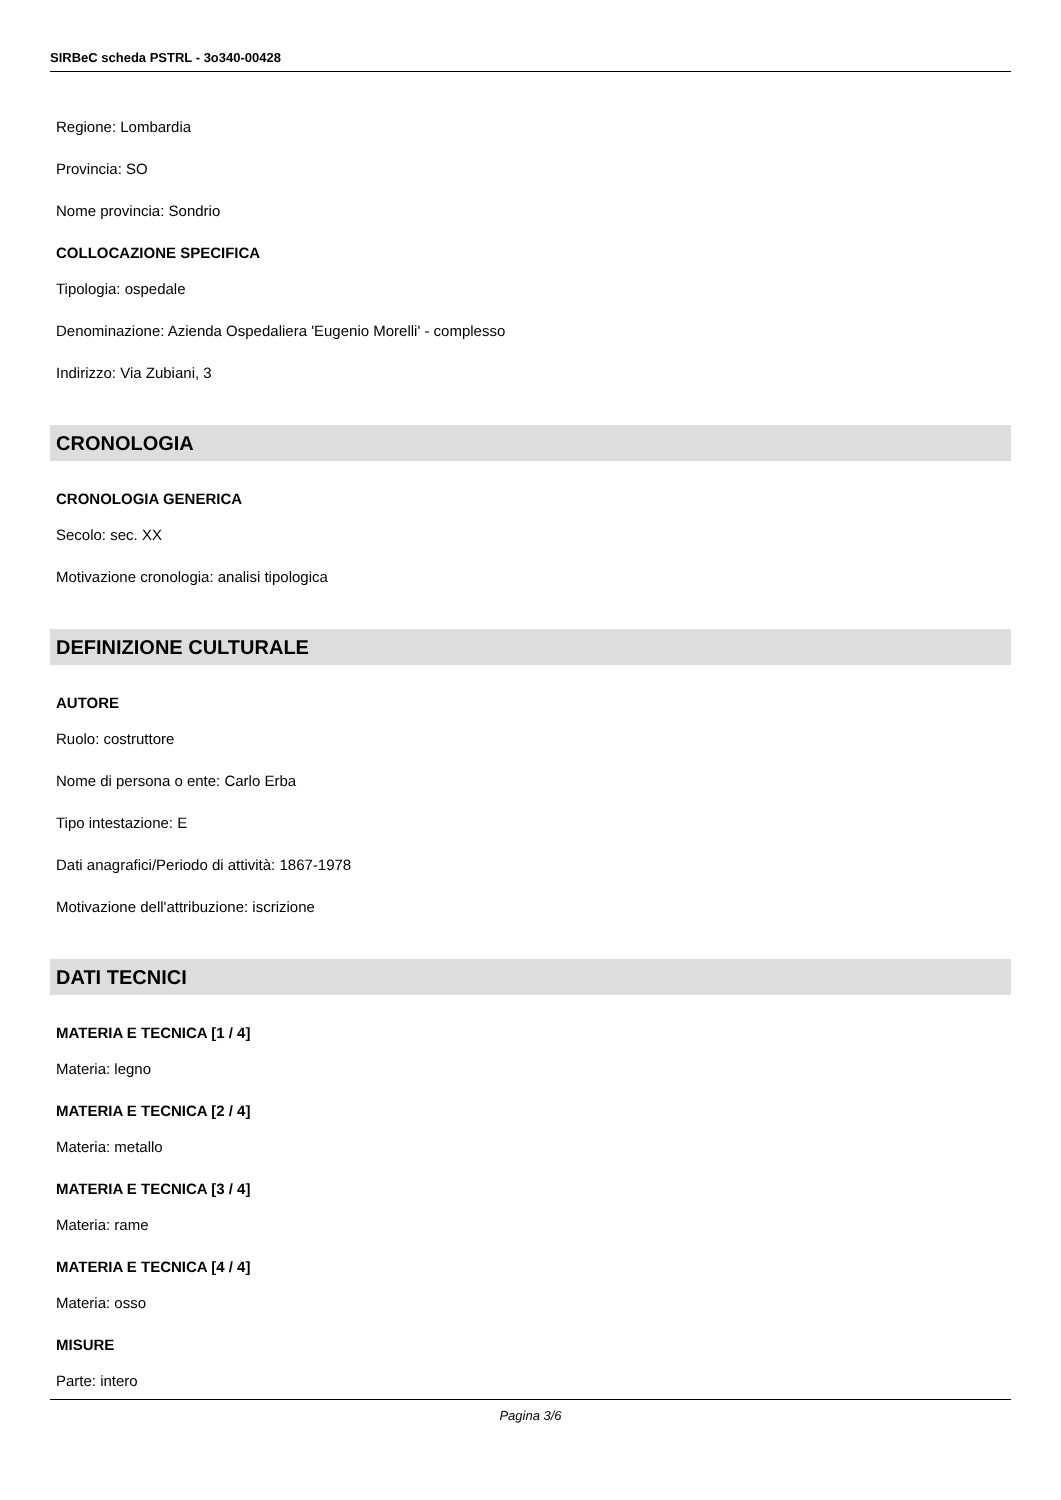SIRBeC scheda PSTRL - 3o340-00428
Regione: Lombardia
Provincia: SO
Nome provincia: Sondrio
COLLOCAZIONE SPECIFICA
Tipologia: ospedale
Denominazione: Azienda Ospedaliera 'Eugenio Morelli' - complesso
Indirizzo: Via Zubiani, 3
CRONOLOGIA
CRONOLOGIA GENERICA
Secolo: sec. XX
Motivazione cronologia: analisi tipologica
DEFINIZIONE CULTURALE
AUTORE
Ruolo: costruttore
Nome di persona o ente: Carlo Erba
Tipo intestazione: E
Dati anagrafici/Periodo di attività: 1867-1978
Motivazione dell'attribuzione: iscrizione
DATI TECNICI
MATERIA E TECNICA [1 / 4]
Materia: legno
MATERIA E TECNICA [2 / 4]
Materia: metallo
MATERIA E TECNICA [3 / 4]
Materia: rame
MATERIA E TECNICA [4 / 4]
Materia: osso
MISURE
Parte: intero
Pagina 3/6